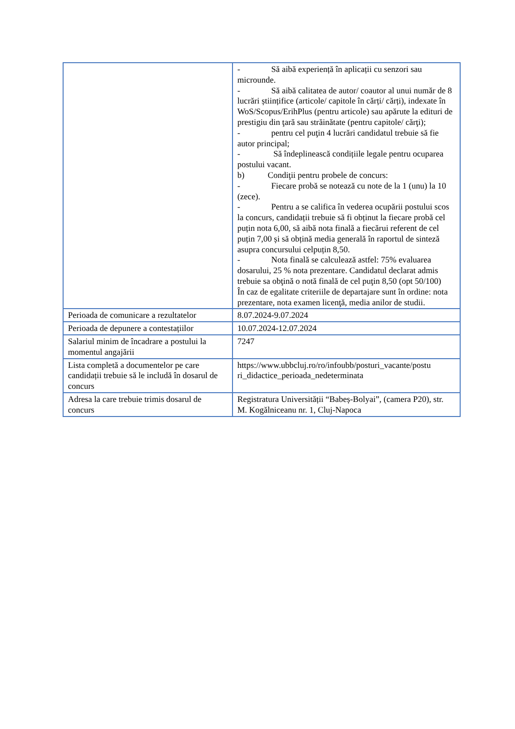| | - Să aibă experiență în aplicații cu senzori sau microunde. - Să aibă calitatea de autor/ coautor al unui număr de 8 lucrări științifice (articole/ capitole în cărți/ cărți), indexate în WoS/Scopus/ErihPlus (pentru articole) sau apărute la edituri de prestigiu din ţară sau străinătate (pentru capitole/ cărţi); - pentru cel puţin 4 lucrări candidatul trebuie să fie autor principal; - Să îndeplinească condițiile legale pentru ocuparea postului vacant. b) Condiţii pentru probele de concurs: - Fiecare probă se notează cu note de la 1 (unu) la 10 (zece). - Pentru a se califica în vederea ocupării postului scos la concurs, candidații trebuie să fi obținut la fiecare probă cel puțin nota 6,00, să aibă nota finală a fiecărui referent de cel puțin 7,00 și să obțină media generală în raportul de sinteză asupra concursului celpuțin 8,50. - Nota finală se calculează astfel: 75% evaluarea dosarului, 25 % nota prezentare. Candidatul declarat admis trebuie sa obţină o notă finală de cel puţin 8,50 (opt 50/100) În caz de egalitate criteriile de departajare sunt în ordine: nota prezentare, nota examen licenţă, media anilor de studii. |
| Perioada de comunicare a rezultatelor | 8.07.2024-9.07.2024 |
| Perioada de depunere a contestațiilor | 10.07.2024-12.07.2024 |
| Salariul minim de încadrare a postului la momentul angajării | 7247 |
| Lista completă a documentelor pe care candidații trebuie să le includă în dosarul de concurs | https://www.ubbcluj.ro/ro/infoubb/posturi_vacante/postu ri_didactice_perioada_nedeterminata |
| Adresa la care trebuie trimis dosarul de concurs | Registratura Universității “Babeș-Bolyai”, (camera P20), str. M. Kogălniceanu nr. 1, Cluj-Napoca |